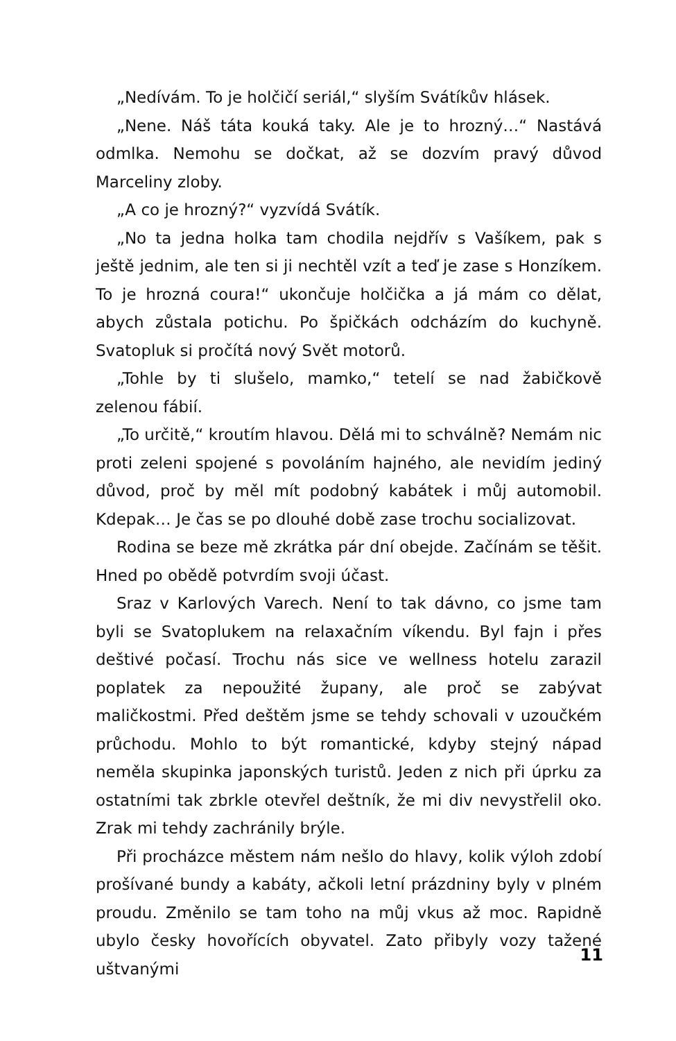„Nedívám. To je holčičí seriál,“ slyším Svátíkův hlásek.
„Nene. Náš táta kouká taky. Ale je to hrozný…“ Nastává odmlka. Nemohu se dočkat, až se dozvím pravý důvod Marceliny zloby.
„A co je hrozný?“ vyzvídá Svátík.
„No ta jedna holka tam chodila nejdřív s Vašíkem, pak s ještě jednim, ale ten si ji nechtěl vzít a teď je zase s Honzíkem. To je hrozná coura!“ ukončuje holčička a já mám co dělat, abych zůstala potichu. Po špičkách odcházím do kuchyně. Svatopluk si pročítá nový Svět motorů.
„Tohle by ti slušelo, mamko,“ tetelí se nad žabičkově zelenou fábií.
„To určitě,“ kroutím hlavou. Dělá mi to schválně? Nemám nic proti zeleni spojené s povoláním hajného, ale nevidím jediný důvod, proč by měl mít podobný kabátek i můj automobil. Kdepak… Je čas se po dlouhé době zase trochu socializovat.
Rodina se beze mě zkrátka pár dní obejde. Začínám se těšit. Hned po obědě potvrdím svoji účast.
Sraz v Karlových Varech. Není to tak dávno, co jsme tam byli se Svatoplukem na relaxačním víkendu. Byl fajn i přes deštivé počasí. Trochu nás sice ve wellness hotelu zarazil poplatek za nepoužité župany, ale proč se zabývat maličkostmi. Před deštěm jsme se tehdy schovali v uzoučkém průchodu. Mohlo to být romantické, kdyby stejný nápad neměla skupinka japonských turistů. Jeden z nich při úprku za ostatními tak zbrkle otevřel deštník, že mi div nevystřelil oko. Zrak mi tehdy zachránily brýle.
Při procházce městem nám nešlo do hlavy, kolik výloh zdobí prošívané bundy a kabáty, ačkoli letní prázdniny byly v plném proudu. Změnilo se tam toho na můj vkus až moc. Rapidně ubylo česky hovořících obyvatel. Zato přibyly vozy tažené uštvanými
11